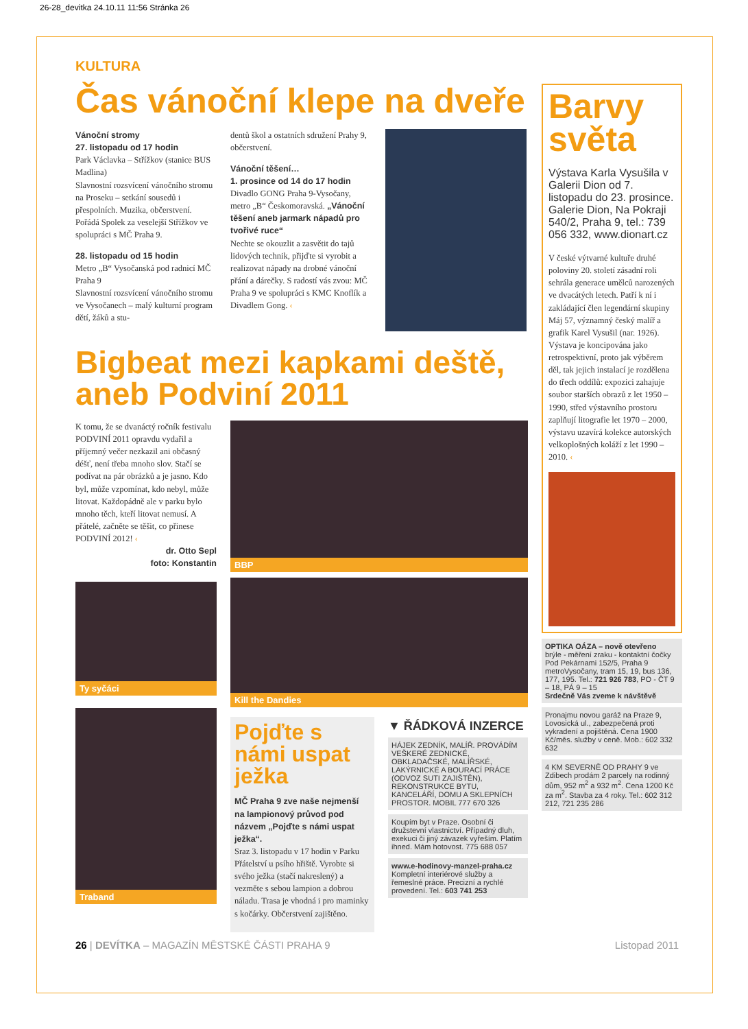26-28_devitka 24.10.11 11:56 Stránka 26
KULTURA
Čas vánoční klepe na dveře
Vánoční stromy
27. listopadu od 17 hodin
Park Václavka – Střížkov (stanice BUS Madlina)
Slavnostní rozsvícení vánočního stromu na Proseku – setkání sousedů i přespolních. Muzika, občerstvení. Pořádá Spolek za veselejší Střížkov ve spolupráci s MČ Praha 9.
28. listopadu od 15 hodin
Metro „B“ Vysočanská pod radnicí MČ Praha 9
Slavnostní rozsvícení vánočního stromu ve Vysočanech – malý kulturní program dětí, žáků a stu-
dentů škol a ostatních sdružení Prahy 9, občerstvení.
Vánoční těšení…
1. prosince od 14 do 17 hodin
Divadlo GONG Praha 9-Vysočany, metro „B“ Českomoravská. „Vánoční těšení aneb jarmark nápadů pro tvořivé ruce“
Nechte se okouzlit a zasvětit do tajů lidových technik, přijďte si vyrobit a realizovat nápady na drobné vánoční přání a dárečky. S radostí vás zvou: MČ Praha 9 ve spolupráci s KMC Knoflík a Divadlem Gong. ‹
Bigbeat mezi kapkami deště, aneb Podviní 2011
K tomu, že se dvanáctý ročník festivalu PODVINÍ 2011 opravdu vydařil a příjemný večer nezkazil ani občasný déšť, není třeba mnoho slov. Stačí se podívat na pár obrázků a je jasno. Kdo byl, může vzpomínat, kdo nebyl, může litovat. Každopádně ale v parku bylo mnoho těch, kteří litovat nemusí. A přátelé, začněte se těšit, co přinese PODVINÍ 2012! ‹
dr. Otto Sepl
foto: Konstantin
Ty syčáci
Traband
BBP
Kill the Dandies
Pojďte s námi uspat ježka
MČ Praha 9 zve naše nejmenší na lampionový průvod pod názvem „Pojďte s námi uspat ježka“.
Sraz 3. listopadu v 17 hodin v Parku Přátelství u psího hřiště. Vyrobte si svého ježka (stačí nakreslený) a vezměte s sebou lampion a dobrou náladu. Trasa je vhodná i pro maminky s kočárky. Občerstvení zajištěno.
▼ ŘÁDKOVÁ INZERCE
HÁJEK ZEDNÍK, MALÍŘ. PROVÁDÍM VEŠKERÉ ZEDNICKÉ, OBKLADAČSKÉ, MALÍŘSKÉ, LAKÝRNICKÉ A BOURACÍ PRÁCE (ODVOZ SUTI ZAJIŠTĚN), REKONSTRUKCE BYTU, KANCELÁŘÍ, DOMU A SKLEPNÍCH PROSTOR. MOBIL 777 670 326
Koupím byt v Praze. Osobní či družstevní vlastnictví. Případný dluh, exekuci či jiný závazek vyřeším. Platím ihned. Mám hotovost. 775 688 057
www.e-hodinovy-manzel-praha.cz
Kompletní interiérové služby a řemeslné práce. Precizní a rychlé provedení. Tel.: 603 741 253
Barvy světa
Výstava Karla Vysušila v Galerii Dion od 7. listopadu do 23. prosince. Galerie Dion, Na Pokraji 540/2, Praha 9, tel.: 739 056 332, www.dionart.cz
V české výtvarné kultuře druhé poloviny 20. století zásadní roli sehrála generace umělců narozených ve dvacátých letech. Patří k ní i zakládající člen legendární skupiny Máj 57, významný český malíř a grafik Karel Vysušil (nar. 1926).
Výstava je koncipována jako retrospektivní, proto jak výběrem děl, tak jejich instalací je rozdělena do třech oddílů: expozici zahajuje soubor starších obrazů z let 1950 – 1990, střed výstavního prostoru zaplňují litografie let 1970 – 2000, výstavu uzavírá kolekce autorských velkoplošných koláží z let 1990 – 2010. ‹
OPTIKA OÁZA – nově otevřeno
brýle - měření zraku - kontaktní čočky Pod Pekárnami 152/5, Praha 9 metroVysočany, tram 15, 19, bus 136, 177, 195. Tel.: 721 926 783, PO - ČT 9 – 18, PÁ 9 – 15
Srdečně Vás zveme k návštěvě
Pronajmu novou garáž na Praze 9, Lovosická ul., zabezpečená proti vykradení a pojištěná. Cena 1900 Kč/měs. služby v ceně. Mob.: 602 332 632
4 KM SEVERNĚ OD PRAHY 9 ve Zdibech prodám 2 parcely na rodinný dům, 952 m<sup>2</sup> a 932 m<sup>2</sup>. Cena 1200 Kč za m<sup>2</sup>. Stavba za 4 roky. Tel.: 602 312 212, 721 235 286
26 | DEVÍTKA – MAGAZÍN MĚSTSKÉ ČÁSTI PRAHA 9 Listopad 2011